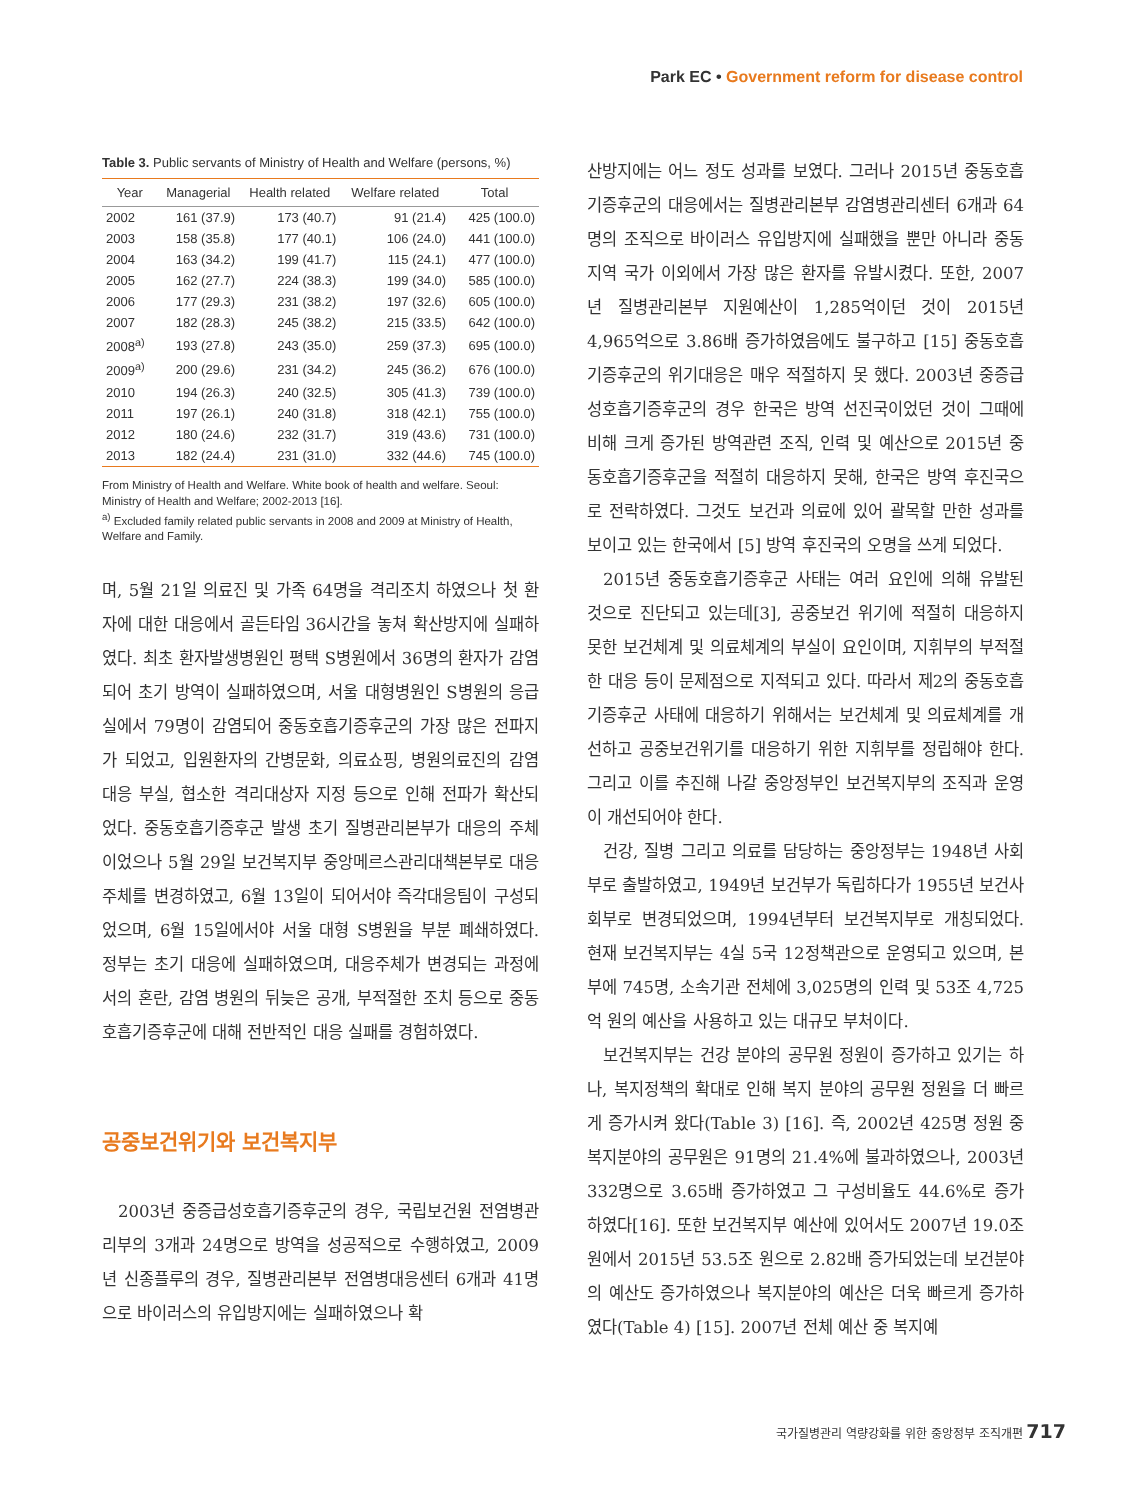Park EC • Government reform for disease control
Table 3. Public servants of Ministry of Health and Welfare (persons, %)
| Year | Managerial | Health related | Welfare related | Total |
| --- | --- | --- | --- | --- |
| 2002 | 161 (37.9) | 173 (40.7) | 91 (21.4) | 425 (100.0) |
| 2003 | 158 (35.8) | 177 (40.1) | 106 (24.0) | 441 (100.0) |
| 2004 | 163 (34.2) | 199 (41.7) | 115 (24.1) | 477 (100.0) |
| 2005 | 162 (27.7) | 224 (38.3) | 199 (34.0) | 585 (100.0) |
| 2006 | 177 (29.3) | 231 (38.2) | 197 (32.6) | 605 (100.0) |
| 2007 | 182 (28.3) | 245 (38.2) | 215 (33.5) | 642 (100.0) |
| 2008<sup>a)</sup> | 193 (27.8) | 243 (35.0) | 259 (37.3) | 695 (100.0) |
| 2009<sup>a)</sup> | 200 (29.6) | 231 (34.2) | 245 (36.2) | 676 (100.0) |
| 2010 | 194 (26.3) | 240 (32.5) | 305 (41.3) | 739 (100.0) |
| 2011 | 197 (26.1) | 240 (31.8) | 318 (42.1) | 755 (100.0) |
| 2012 | 180 (24.6) | 232 (31.7) | 319 (43.6) | 731 (100.0) |
| 2013 | 182 (24.4) | 231 (31.0) | 332 (44.6) | 745 (100.0) |
From Ministry of Health and Welfare. White book of health and welfare. Seoul: Ministry of Health and Welfare; 2002-2013 [16].
<sup>a)</sup> Excluded family related public servants in 2008 and 2009 at Ministry of Health, Welfare and Family.
며, 5월 21일 의료진 및 가족 64명을 격리조치 하였으나 첫 환자에 대한 대응에서 골든타임 36시간을 놓쳐 확산방지에 실패하였다. 최초 환자발생병원인 평택 S병원에서 36명의 환자가 감염되어 초기 방역이 실패하였으며, 서울 대형병원인 S병원의 응급실에서 79명이 감염되어 중동호흡기증후군의 가장 많은 전파지가 되었고, 입원환자의 간병문화, 의료쇼핑, 병원의료진의 감염 대응 부실, 협소한 격리대상자 지정 등으로 인해 전파가 확산되었다. 중동호흡기증후군 발생 초기 질병관리본부가 대응의 주체이었으나 5월 29일 보건복지부 중앙메르스관리대책본부로 대응 주체를 변경하였고, 6월 13일이 되어서야 즉각대응팀이 구성되었으며, 6월 15일에서야 서울 대형 S병원을 부분 폐쇄하였다. 정부는 초기 대응에 실패하였으며, 대응주체가 변경되는 과정에서의 혼란, 감염 병원의 뒤늦은 공개, 부적절한 조치 등으로 중동호흡기증후군에 대해 전반적인 대응 실패를 경험하였다.
공중보건위기와 보건복지부
2003년 중증급성호흡기증후군의 경우, 국립보건원 전염병관리부의 3개과 24명으로 방역을 성공적으로 수행하였고, 2009년 신종플루의 경우, 질병관리본부 전염병대응센터 6개과 41명으로 바이러스의 유입방지에는 실패하였으나 확
산방지에는 어느 정도 성과를 보였다. 그러나 2015년 중동호흡기증후군의 대응에서는 질병관리본부 감염병관리센터 6개과 64명의 조직으로 바이러스 유입방지에 실패했을 뿐만 아니라 중동지역 국가 이외에서 가장 많은 환자를 유발시켰다. 또한, 2007년 질병관리본부 지원예산이 1,285억이던 것이 2015년 4,965억으로 3.86배 증가하였음에도 불구하고 [15] 중동호흡기증후군의 위기대응은 매우 적절하지 못 했다. 2003년 중증급성호흡기증후군의 경우 한국은 방역 선진국이었던 것이 그때에 비해 크게 증가된 방역관련 조직, 인력 및 예산으로 2015년 중동호흡기증후군을 적절히 대응하지 못해, 한국은 방역 후진국으로 전락하였다. 그것도 보건과 의료에 있어 괄목할 만한 성과를 보이고 있는 한국에서 [5] 방역 후진국의 오명을 쓰게 되었다.
2015년 중동호흡기증후군 사태는 여러 요인에 의해 유발된 것으로 진단되고 있는데[3], 공중보건 위기에 적절히 대응하지 못한 보건체계 및 의료체계의 부실이 요인이며, 지휘부의 부적절한 대응 등이 문제점으로 지적되고 있다. 따라서 제2의 중동호흡기증후군 사태에 대응하기 위해서는 보건체계 및 의료체계를 개선하고 공중보건위기를 대응하기 위한 지휘부를 정립해야 한다. 그리고 이를 추진해 나갈 중앙정부인 보건복지부의 조직과 운영이 개선되어야 한다.
건강, 질병 그리고 의료를 담당하는 중앙정부는 1948년 사회부로 출발하였고, 1949년 보건부가 독립하다가 1955년 보건사회부로 변경되었으며, 1994년부터 보건복지부로 개칭되었다. 현재 보건복지부는 4실 5국 12정책관으로 운영되고 있으며, 본부에 745명, 소속기관 전체에 3,025명의 인력 및 53조 4,725억 원의 예산을 사용하고 있는 대규모 부처이다.
보건복지부는 건강 분야의 공무원 정원이 증가하고 있기는 하나, 복지정책의 확대로 인해 복지 분야의 공무원 정원을 더 빠르게 증가시켜 왔다(Table 3) [16]. 즉, 2002년 425명 정원 중 복지분야의 공무원은 91명의 21.4%에 불과하였으나, 2003년 332명으로 3.65배 증가하였고 그 구성비율도 44.6%로 증가하였다[16]. 또한 보건복지부 예산에 있어서도 2007년 19.0조 원에서 2015년 53.5조 원으로 2.82배 증가되었는데 보건분야의 예산도 증가하였으나 복지분야의 예산은 더욱 빠르게 증가하였다(Table 4) [15]. 2007년 전체 예산 중 복지예
국가질병관리 역량강화를 위한 중앙정부 조직개편 717